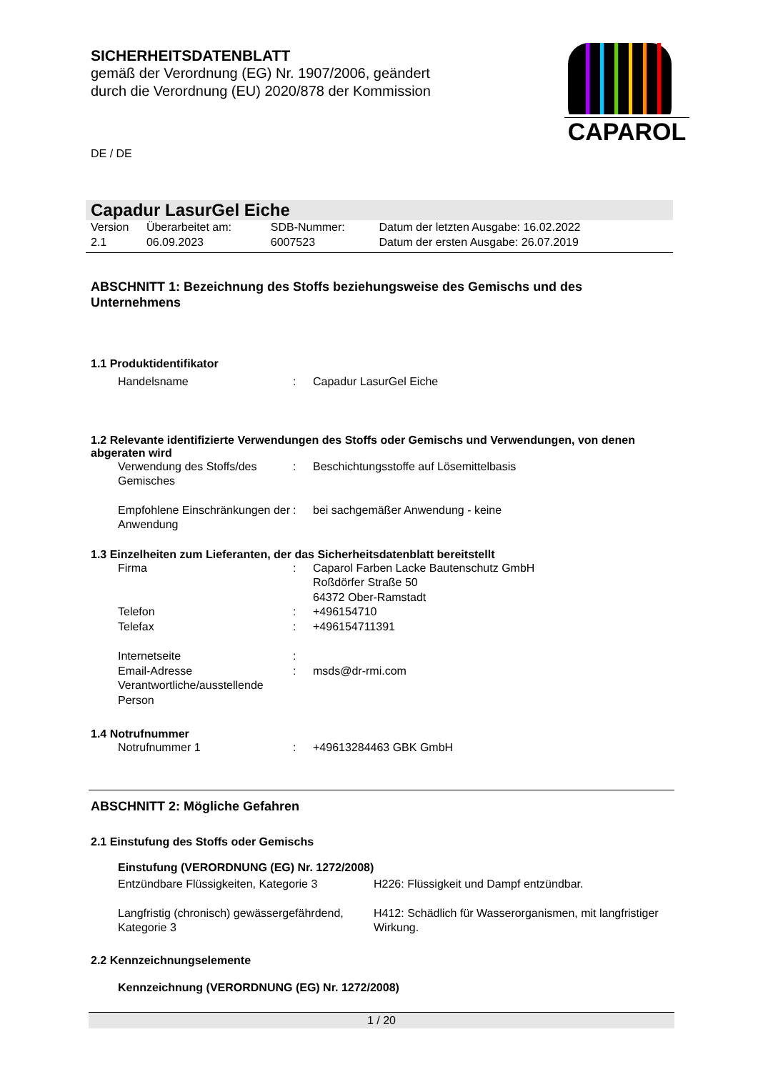SICHERHEITSDATENBLATT
gemäß der Verordnung (EG) Nr. 1907/2006, geändert
durch die Verordnung (EU) 2020/878 der Kommission
DE / DE
CAPAROL
Capadur LasurGel Eiche
| Version 2.1 | Überarbeitet am: 06.09.2023 | SDB-Nummer: 6007523 | Datum der letzten Ausgabe: 16.02.2022 Datum der ersten Ausgabe: 26.07.2019 |
ABSCHNITT 1: Bezeichnung des Stoffs beziehungsweise des Gemischs und des Unternehmens
1.1 Produktidentifikator
| Handelsname | : | Capadur LasurGel Eiche |
1.2 Relevante identifizierte Verwendungen des Stoffs oder Gemischs und Verwendungen, von denen abgeraten wird
| Verwendung des Stoffs/des Gemisches | : | Beschichtungsstoffe auf Lösemittelbasis |
| Empfohlene Einschränkungen der Anwendung | : | bei sachgemäßer Anwendung - keine |
1.3 Einzelheiten zum Lieferanten, der das Sicherheitsdatenblatt bereitstellt
| Firma | : | Caparol Farben Lacke Bautenschutz GmbH Roßdörfer Straße 50 64372 Ober-Ramstadt |
| Telefon | : | +496154710 |
| Telefax | : | +496154711391 |
| Internetseite | : | |
| Email-Adresse Verantwortliche/ausstellende Person | : | msds@dr-rmi.com |
1.4 Notrufnummer
| Notrufnummer 1 | : | +49613284463 GBK GmbH |
ABSCHNITT 2: Mögliche Gefahren
2.1 Einstufung des Stoffs oder Gemischs
Einstufung (VERORDNUNG (EG) Nr. 1272/2008)
| Entzündbare Flüssigkeiten, Kategorie 3 | H226: Flüssigkeit und Dampf entzündbar. |
| Langfristig (chronisch) gewässergefährdend, Kategorie 3 | H412: Schädlich für Wasserorganismen, mit langfristiger Wirkung. |
2.2 Kennzeichnungselemente
Kennzeichnung (VERORDNUNG (EG) Nr. 1272/2008)
1 / 20